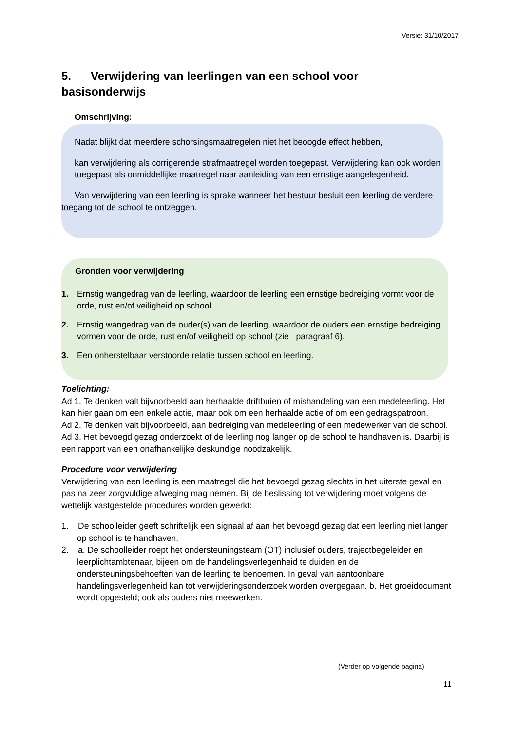Versie: 31/10/2017
5. Verwijdering van leerlingen van een school voor basisonderwijs
Omschrijving:
Nadat blijkt dat meerdere schorsingsmaatregelen niet het beoogde effect hebben,
kan verwijdering als corrigerende strafmaatregel worden toegepast. Verwijdering kan ook worden toegepast als onmiddellijke maatregel naar aanleiding van een ernstige aangelegenheid.
Van verwijdering van een leerling is sprake wanneer het bestuur besluit een leerling de verdere toegang tot de school te ontzeggen.
Gronden voor verwijdering
1. Ernstig wangedrag van de leerling, waardoor de leerling een ernstige bedreiging vormt voor de orde, rust en/of veiligheid op school.
2. Ernstig wangedrag van de ouder(s) van de leerling, waardoor de ouders een ernstige bedreiging vormen voor de orde, rust en/of veiligheid op school (zie paragraaf 6).
3. Een onherstelbaar verstoorde relatie tussen school en leerling.
Toelichting:
Ad 1. Te denken valt bijvoorbeeld aan herhaalde driftbuien of mishandeling van een medeleerling. Het kan hier gaan om een enkele actie, maar ook om een herhaalde actie of om een gedragspatroon.
Ad 2. Te denken valt bijvoorbeeld, aan bedreiging van medeleerling of een medewerker van de school.
Ad 3. Het bevoegd gezag onderzoekt of de leerling nog langer op de school te handhaven is. Daarbij is een rapport van een onafhankelijke deskundige noodzakelijk.
Procedure voor verwijdering
Verwijdering van een leerling is een maatregel die het bevoegd gezag slechts in het uiterste geval en pas na zeer zorgvuldige afweging mag nemen. Bij de beslissing tot verwijdering moet volgens de wettelijk vastgestelde procedures worden gewerkt:
1. De schoolleider geeft schriftelijk een signaal af aan het bevoegd gezag dat een leerling niet langer op school is te handhaven.
2. a. De schoolleider roept het ondersteuningsteam (OT) inclusief ouders, trajectbegeleider en leerplichtambtenaar, bijeen om de handelingsverlegenheid te duiden en de ondersteuningsbehoeften van de leerling te benoemen. In geval van aantoonbare handelingsverlegenheid kan tot verwijderingsonderzoek worden overgegaan. b. Het groeidocument wordt opgesteld; ook als ouders niet meewerken.
(Verder op volgende pagina)
11